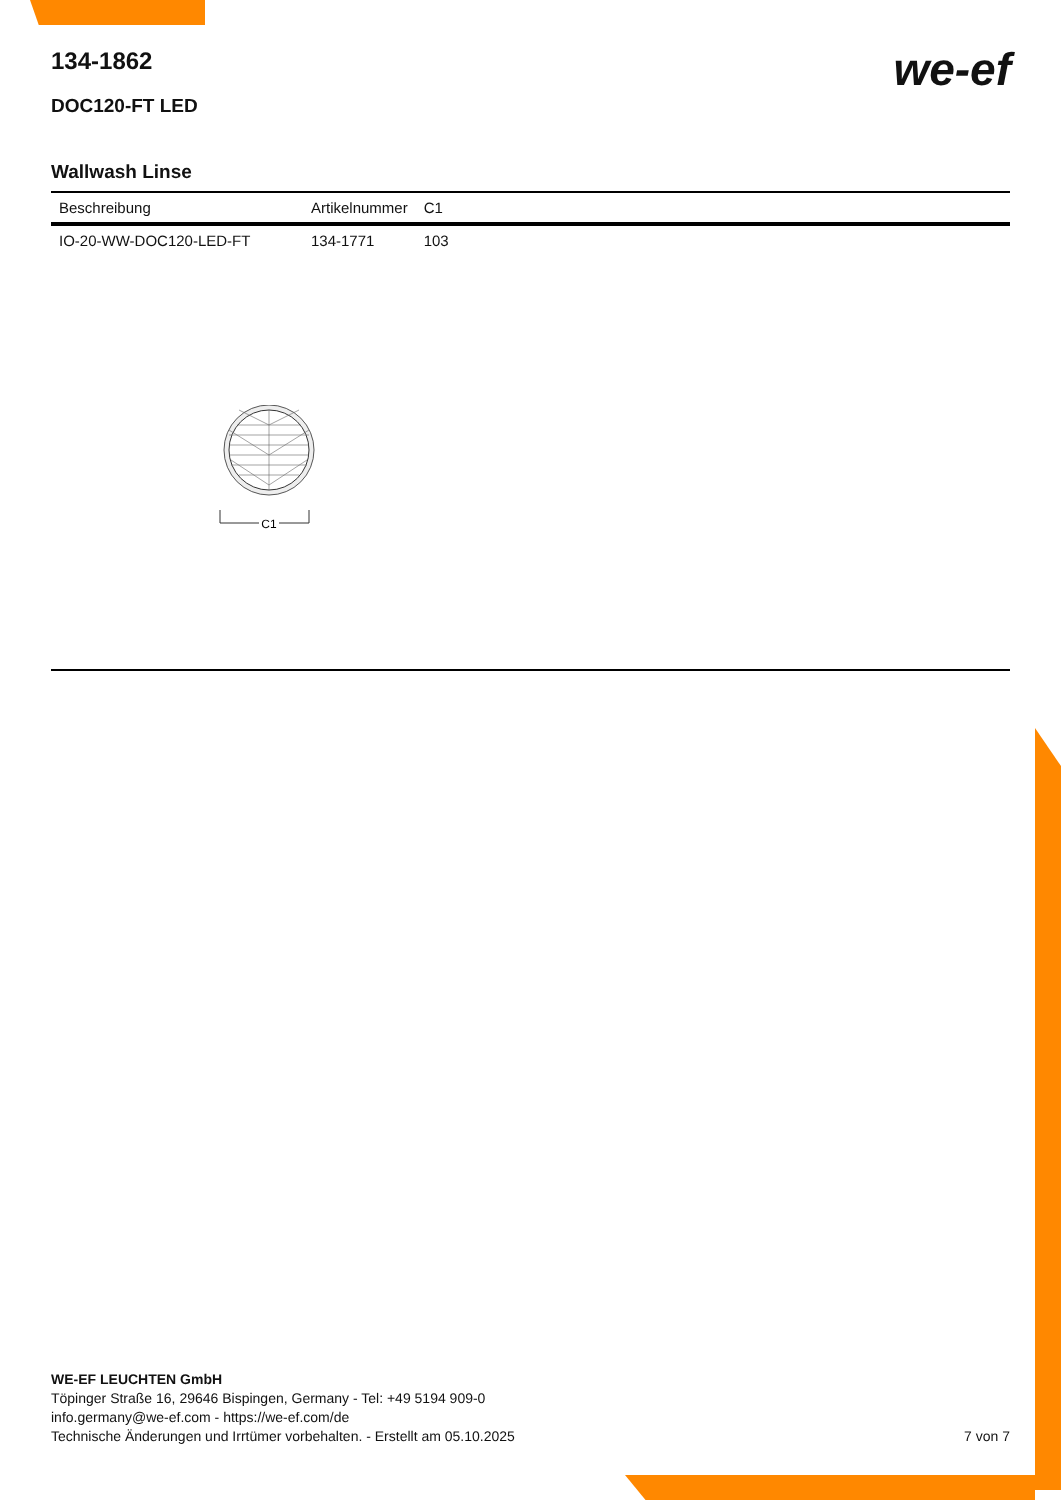134-1862
we-ef
DOC120-FT LED
Wallwash Linse
| Beschreibung | Artikelnummer | C1 |
| --- | --- | --- |
| IO-20-WW-DOC120-LED-FT | 134-1771 | 103 |
C1
WE-EF LEUCHTEN GmbH
Töpinger Straße 16, 29646 Bispingen, Germany - Tel: +49 5194 909-0
info.germany@we-ef.com - https://we-ef.com/de
Technische Änderungen und Irrtümer vorbehalten. - Erstellt am 05.10.2025
7 von 7